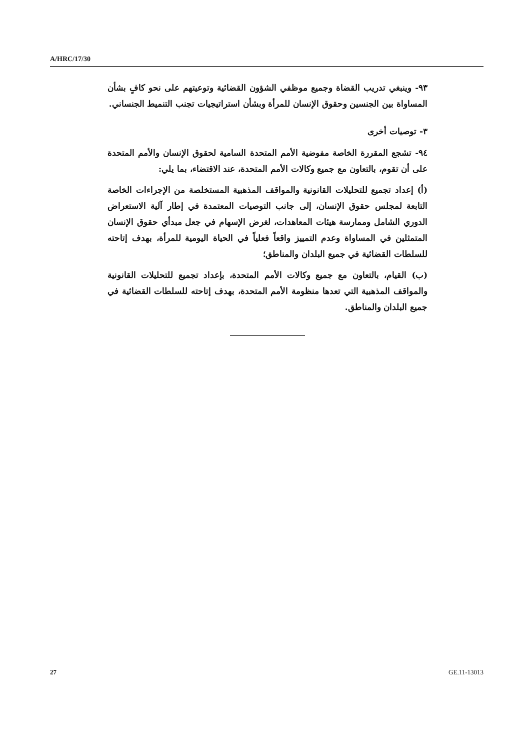A/HRC/17/30
٩٣- وينبغي تدريب القضاة وجميع موظفي الشؤون القضائية وتوعيتهم على نحو كافٍ بشأن المساواة بين الجنسين وحقوق الإنسان للمرأة وبشأن استراتيجيات تجنب التنميط الجنساني.
٣- توصيات أخرى
٩٤- تشجع المقررة الخاصة مفوضية الأمم المتحدة السامية لحقوق الإنسان والأمم المتحدة على أن تقوم، بالتعاون مع جميع وكالات الأمم المتحدة، عند الاقتضاء، بما يلي:
(أ) إعداد تجميع للتحليلات القانونية والمواقف المذهبية المستخلصة من الإجراءات الخاصة التابعة لمجلس حقوق الإنسان، إلى جانب التوصيات المعتمدة في إطار آلية الاستعراض الدوري الشامل وممارسة هيئات المعاهدات، لغرض الإسهام في جعل مبدأي حقوق الإنسان المتمثلين في المساواة وعدم التمييز واقعاً فعلياً في الحياة اليومية للمرأة، بهدف إتاحته للسلطات القضائية في جميع البلدان والمناطق؛
(ب) القيام، بالتعاون مع جميع وكالات الأمم المتحدة، بإعداد تجميع للتحليلات القانونية والمواقف المذهبية التي تعدها منظومة الأمم المتحدة، بهدف إتاحته للسلطات القضائية في جميع البلدان والمناطق.
27 GE.11-13013